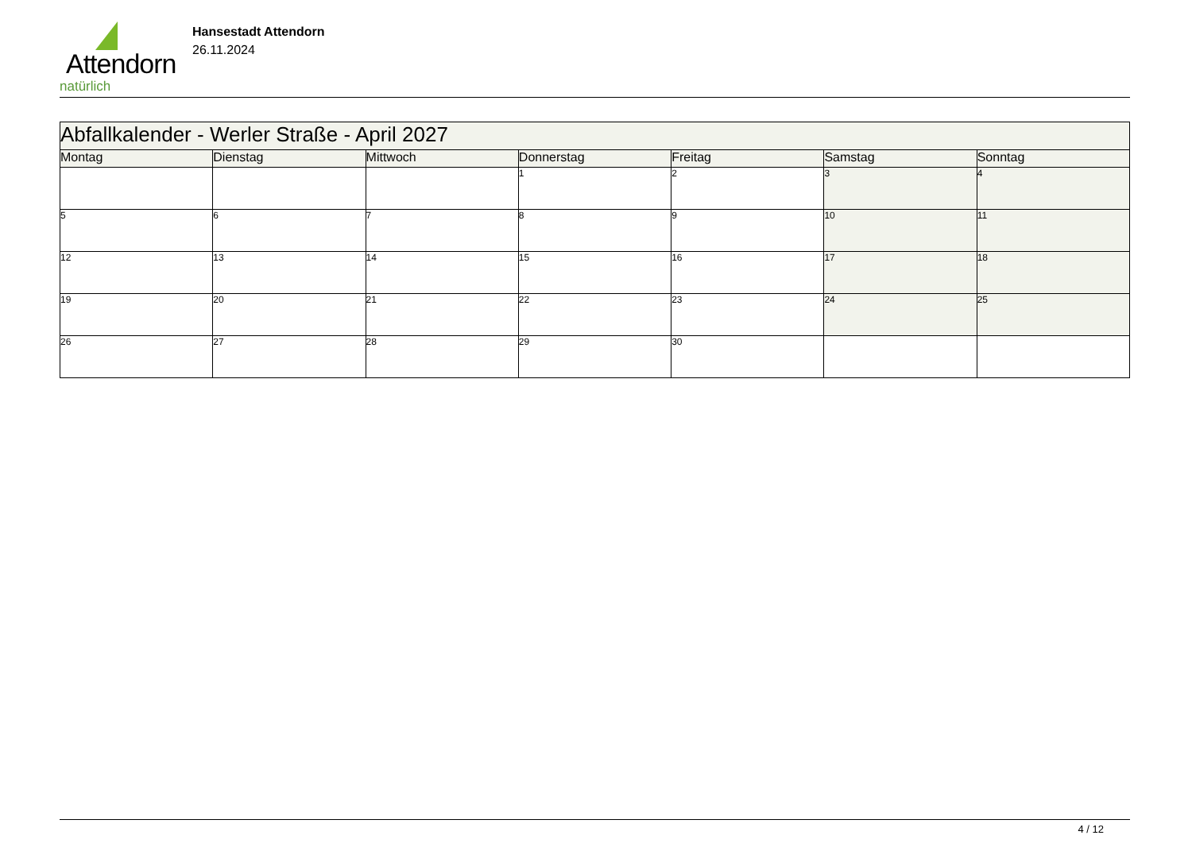Attendorn
natürlich
Hansestadt Attendorn
26.11.2024
| Abfallkalender - Werler Straße - April 2027 | | | | | | |
| --- | --- | --- | --- | --- | --- | --- |
| Montag | Dienstag | Mittwoch | Donnerstag | Freitag | Samstag | Sonntag |
| | | | 1 | 2 | 3 | 4 |
| 5 | 6 | 7 | 8 | 9 | 10 | 11 |
| 12 | 13 | 14 | 15 | 16 | 17 | 18 |
| 19 | 20 | 21 | 22 | 23 | 24 | 25 |
| 26 | 27 | 28 | 29 | 30 | | |
4 / 12